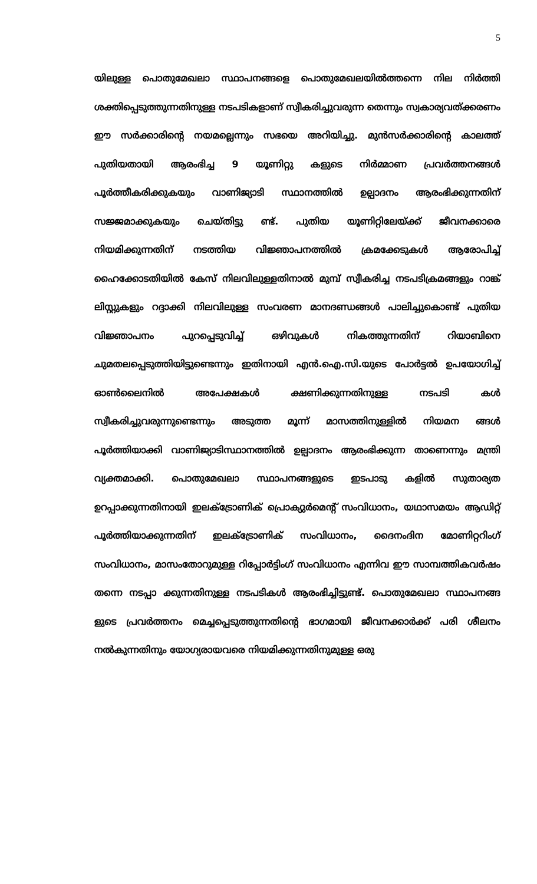5
യിലുള്ള പൊതുമേഖലാ സ്ഥാപനങ്ങളെ പൊതുമേഖലയിൽത്തന്നെ നില നിർത്തി ശക്തിപ്പെടുത്തുന്നതിനുള്ള നടപടികളാണ് സ്വീകരിച്ചുവരുന്ന തെന്നും സ്വകാര്യവത്ക്കരണം ഈ സർക്കാരിന്റെ നയമല്ലെന്നും സഭയെ അറിയിച്ചു. മുൻസർക്കാരിന്റെ കാലത്ത് പുതിയതായി ആരംഭിച്ച 9 യൂണിറ്റു കളുടെ നിർമ്മാണ പ്രവർത്തനങ്ങൾ പൂർത്തീകരിക്കുകയും വാണിജ്യാടി സ്ഥാനത്തിൽ ഉല്പാദനം ആരംഭിക്കുന്നതിന് സജ്ജമാക്കുകയും ചെയ്തിട്ടു ണ്ട്. പുതിയ യൂണിറ്റിലേയ്ക്ക് ജീവനക്കാരെ നിയമിക്കുന്നതിന് നടത്തിയ വിജ്ഞാപനത്തിൽ ക്രമക്കേടുകൾ ആരോപിച്ച് ഹൈക്കോടതിയിൽ കേസ് നിലവിലുള്ളതിനാൽ മുമ്പ് സ്വീകരിച്ച നടപടിക്രമങ്ങളും റാങ്ക് ലിസ്റ്റുകളും റദ്ദാക്കി നിലവിലുള്ള സംവരണ മാനദണ്ഡങ്ങൾ പാലിച്ചുകൊണ്ട് പുതിയ വിജ്ഞാപനം പുറപ്പെടുവിച്ച് ഒഴിവുകൾ നികത്തുന്നതിന് റിയാബിനെ ചുമതലപ്പെടുത്തിയിട്ടുണ്ടെന്നും ഇതിനായി എൻ.ഐ.സി.യുടെ പോർട്ടൽ ഉപയോഗിച്ച് ഓൺലൈനിൽ അപേക്ഷകൾ ക്ഷണിക്കുന്നതിനുള്ള നടപടി കൾ സ്വീകരിച്ചുവരുന്നുണ്ടെന്നും അടുത്ത മൂന്ന് മാസത്തിനുള്ളിൽ നിയമന ങ്ങൾ പൂർത്തിയാക്കി വാണിജ്യാടിസ്ഥാനത്തിൽ ഉല്പാദനം ആരംഭിക്കുന്ന താണെന്നും മന്ത്രി വ്യക്തമാക്കി. പൊതുമേഖലാ സ്ഥാപനങ്ങളുടെ ഇടപാടു കളിൽ സുതാര്യത ഉറപ്പാക്കുന്നതിനായി ഇലക്ട്രോണിക് പ്രൊക്യുർമെന്റ് സംവിധാനം, യഥാസമയം ആഡിറ്റ് പൂർത്തിയാക്കുന്നതിന് ഇലക്ട്രോണിക് സംവിധാനം, ദൈനംദിന മോണിറ്ററിംഗ് സംവിധാനം, മാസംതോറുമുള്ള റിപ്പോർട്ടിംഗ് സംവിധാനം എന്നിവ ഈ സാമ്പത്തികവർഷം തന്നെ നടപ്പാ ക്കുന്നതിനുള്ള നടപടികൾ ആരംഭിച്ചിട്ടുണ്ട്. പൊതുമേഖലാ സ്ഥാപനങ്ങ ളുടെ പ്രവർത്തനം മെച്ചപ്പെടുത്തുന്നതിന്റെ ഭാഗമായി ജീവനക്കാർക്ക് പരി ശീലനം നൽകുന്നതിനും യോഗ്യരായവരെ നിയമിക്കുന്നതിനുമുള്ള ഒരു